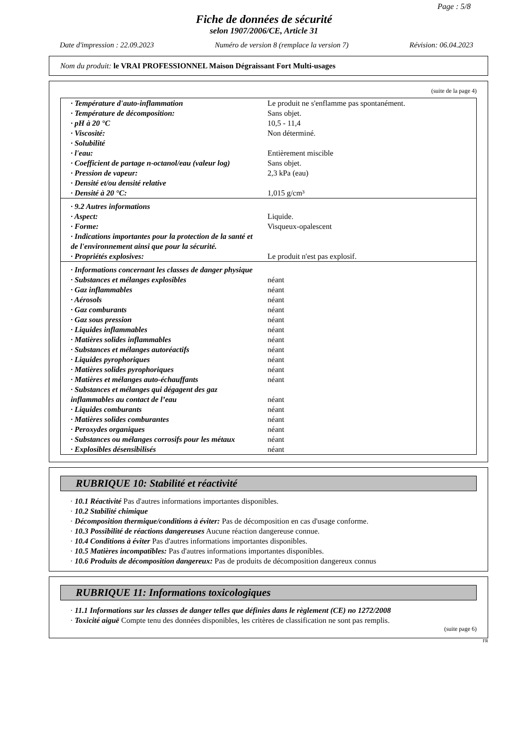Page : 5/8
Fiche de données de sécurité
selon 1907/2006/CE, Article 31
Date d'impression : 22.09.2023 Numéro de version 8 (remplace la version 7) Révision: 06.04.2023
Nom du produit: le VRAI PROFESSIONNEL Maison Dégraissant Fort Multi-usages
(suite de la page 4)
| · Température d'auto-inflammation | Le produit ne s'enflamme pas spontanément. |
| · Température de décomposition: | Sans objet. |
| · pH à 20 °C | 10,5 - 11,4 |
| · Viscosité: | Non déterminé. |
| · Solubilité | |
| · l'eau: | Entièrement miscible |
| · Coefficient de partage n-octanol/eau (valeur log) | Sans objet. |
| · Pression de vapeur: | 2,3 kPa (eau) |
| · Densité et/ou densité relative | |
| · Densité à 20 °C: | 1,015 g/cm³ |
| · 9.2 Autres informations | |
| · Aspect: | Liquide. |
| · Forme: | Visqueux-opalescent |
| · Indications importantes pour la protection de la santé et de l'environnement ainsi que pour la sécurité. | |
| · Propriétés explosives: | Le produit n'est pas explosif. |
| · Informations concernant les classes de danger physique | |
| · Substances et mélanges explosibles | néant |
| · Gaz inflammables | néant |
| · Aérosols | néant |
| · Gaz comburants | néant |
| · Gaz sous pression | néant |
| · Liquides inflammables | néant |
| · Matières solides inflammables | néant |
| · Substances et mélanges autoréactifs | néant |
| · Liquides pyrophoriques | néant |
| · Matières solides pyrophoriques | néant |
| · Matières et mélanges auto-échauffants | néant |
| · Substances et mélanges qui dégagent des gaz inflammables au contact de l’eau | néant |
| · Liquides comburants | néant |
| · Matières solides comburantes | néant |
| · Peroxydes organiques | néant |
| · Substances ou mélanges corrosifs pour les métaux | néant |
| · Explosibles désensibilisés | néant |
RUBRIQUE 10: Stabilité et réactivité
· 10.1 Réactivité Pas d'autres informations importantes disponibles.
· 10.2 Stabilité chimique
· Décomposition thermique/conditions à éviter: Pas de décomposition en cas d'usage conforme.
· 10.3 Possibilité de réactions dangereuses Aucune réaction dangereuse connue.
· 10.4 Conditions à éviter Pas d'autres informations importantes disponibles.
· 10.5 Matières incompatibles: Pas d'autres informations importantes disponibles.
· 10.6 Produits de décomposition dangereux: Pas de produits de décomposition dangereux connus
RUBRIQUE 11: Informations toxicologiques
· 11.1 Informations sur les classes de danger telles que définies dans le règlement (CE) no 1272/2008
· Toxicité aiguë Compte tenu des données disponibles, les critères de classification ne sont pas remplis.
(suite page 6)
FR